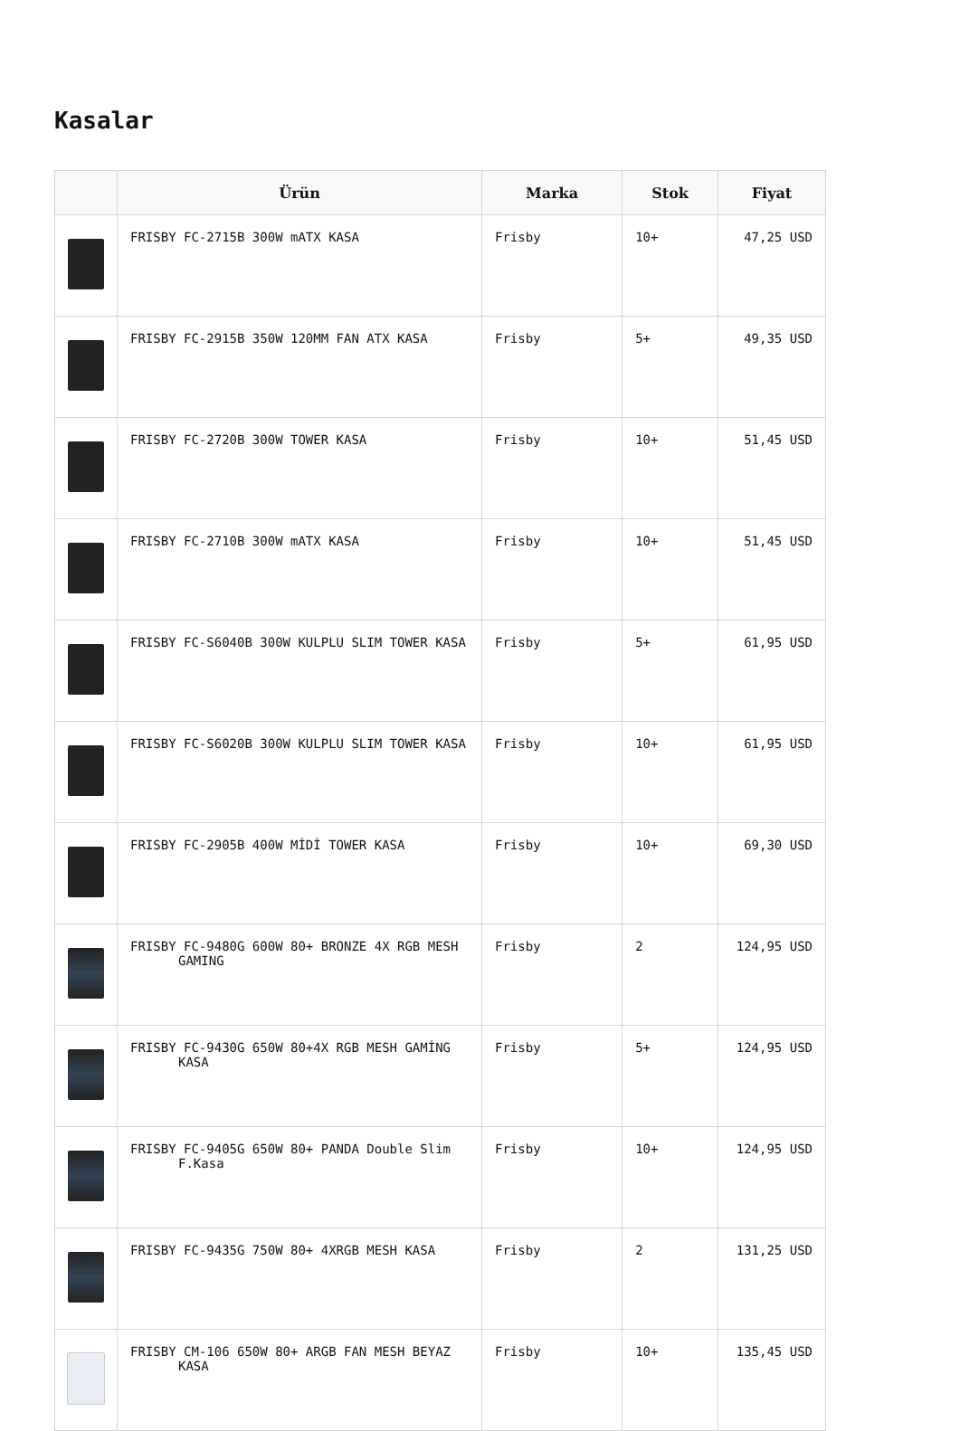Kasalar
| | Ürün | Marka | Stok | Fiyat |
| --- | --- | --- | --- | --- |
| | FRISBY FC-2715B 300W mATX KASA | Frisby | 10+ | 47,25 USD |
| | FRISBY FC-2915B 350W 120MM FAN ATX KASA | Frisby | 5+ | 49,35 USD |
| | FRISBY FC-2720B 300W TOWER KASA | Frisby | 10+ | 51,45 USD |
| | FRISBY FC-2710B 300W mATX KASA | Frisby | 10+ | 51,45 USD |
| | FRISBY FC-S6040B 300W KULPLU SLIM TOWER KASA | Frisby | 5+ | 61,95 USD |
| | FRISBY FC-S6020B 300W KULPLU SLIM TOWER KASA | Frisby | 10+ | 61,95 USD |
| | FRISBY FC-2905B 400W MİDİ TOWER KASA | Frisby | 10+ | 69,30 USD |
| | FRISBY FC-9480G 600W 80+ BRONZE 4X RGB MESH GAMING | Frisby | 2 | 124,95 USD |
| | FRISBY FC-9430G 650W 80+4X RGB MESH GAMİNG KASA | Frisby | 5+ | 124,95 USD |
| | FRISBY FC-9405G 650W 80+ PANDA Double Slim F.Kasa | Frisby | 10+ | 124,95 USD |
| | FRISBY FC-9435G 750W 80+ 4XRGB MESH KASA | Frisby | 2 | 131,25 USD |
| | FRISBY CM-106 650W 80+ ARGB FAN MESH BEYAZ KASA | Frisby | 10+ | 135,45 USD |